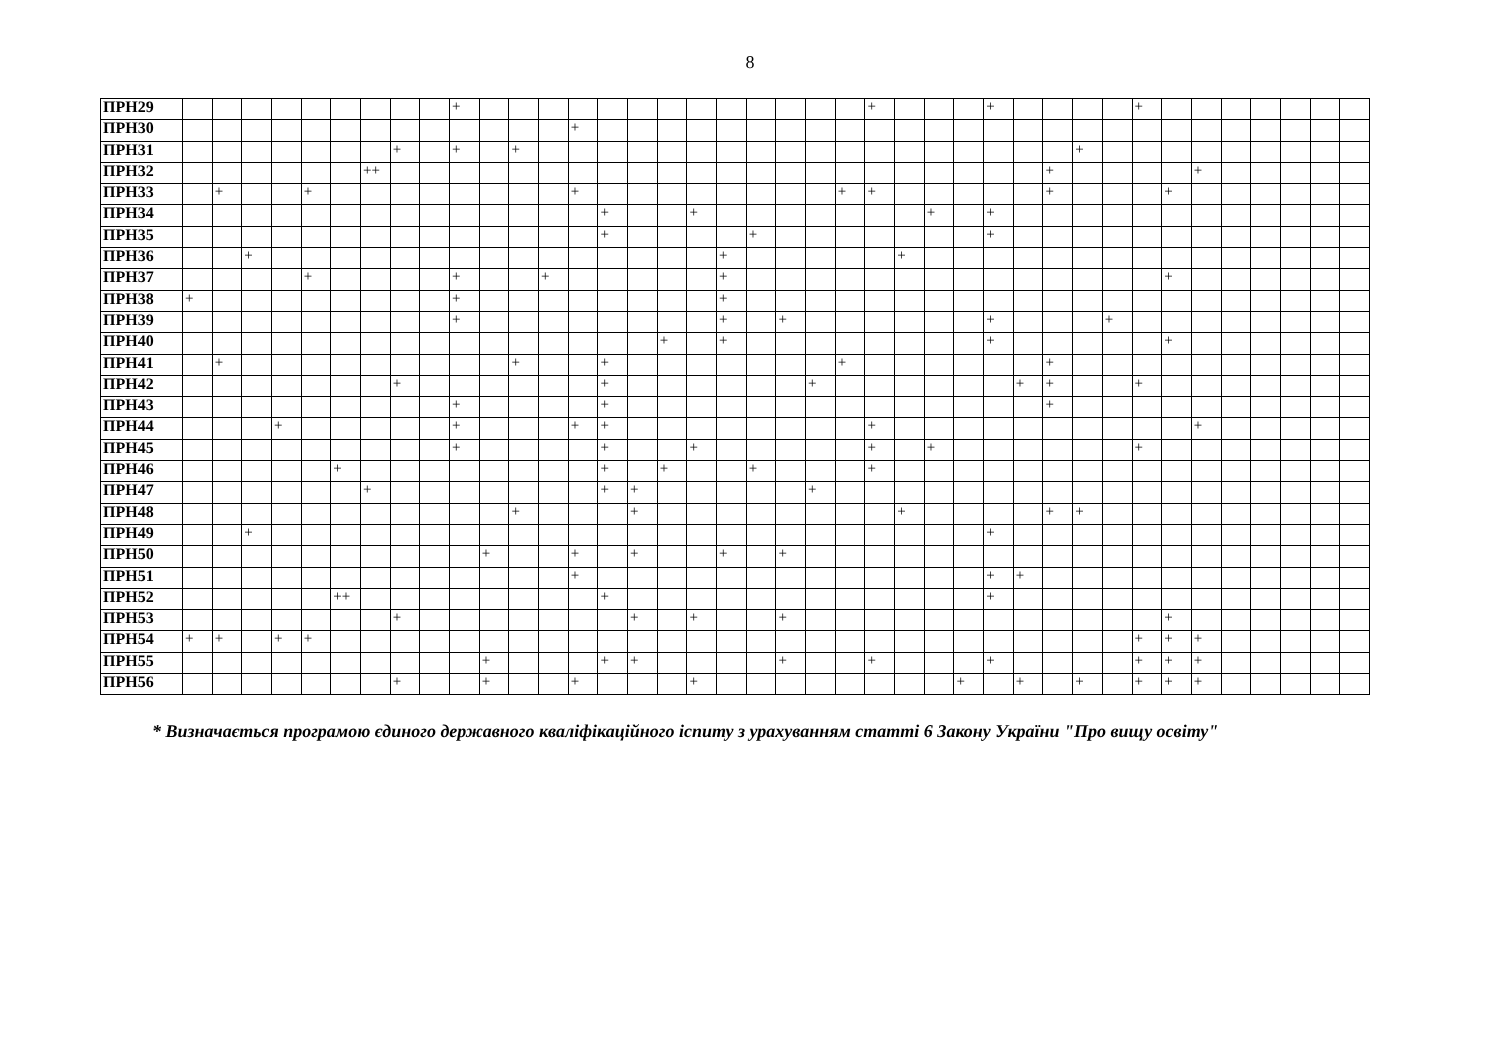8
| ПРН29 | | | | | | | | | | + | | | | | | | | | | | | | | + | | | | + | | | | | + | | | | | | | |
| ПРН30 | | | | | | | | | | | | | | + | | | | | | | | | | | | | | | | | | | | | | | | | | |
| ПРН31 | | | | | | | | + | | + | | + | | | | | | | | | | | | | | | | | | | + | | | | | | | | | |
| ПРН32 | | | | | | | ++ | | | | | | | | | | | | | | | | | | | | | | | + | | | | | + | | | | | |
| ПРН33 | | + | | | + | | | | | | | | | + | | | | | | | | | + | + | | | | | | + | | | | + | | | | | | |
| ПРН34 | | | | | | | | | | | | | | | + | | | + | | | | | | | | + | | + | | | | | | | | | | | | |
| ПРН35 | | | | | | | | | | | | | | | + | | | | | + | | | | | | | | + | | | | | | | | | | | | |
| ПРН36 | | | + | | | | | | | | | | | | | | | | + | | | | | | + | | | | | | | | | | | | | | | |
| ПРН37 | | | | | + | | | | | + | | | + | | | | | | + | | | | | | | | | | | | | | | + | | | | | | |
| ПРН38 | + | | | | | | | | | + | | | | | | | | | + | | | | | | | | | | | | | | | | | | | | | |
| ПРН39 | | | | | | | | | | + | | | | | | | | | + | | + | | | | | | | + | | | | + | | | | | | | | |
| ПРН40 | | | | | | | | | | | | | | | | | + | | + | | | | | | | | | + | | | | | | + | | | | | | |
| ПРН41 | | + | | | | | | | | | | + | | | + | | | | | | | | + | | | | | | | + | | | | | | | | | | |
| ПРН42 | | | | | | | | + | | | | | | | + | | | | | | | + | | | | | | | + | + | | | + | | | | | | | |
| ПРН43 | | | | | | | | | | + | | | | | + | | | | | | | | | | | | | | | + | | | | | | | | | | |
| ПРН44 | | | | + | | | | | | + | | | | + | + | | | | | | | | | + | | | | | | | | | | | + | | | | | |
| ПРН45 | | | | | | | | | | + | | | | | + | | | + | | | | | | + | | + | | | | | | | + | | | | | | | |
| ПРН46 | | | | | | + | | | | | | | | | + | | + | | | + | | | | + | | | | | | | | | | | | | | | | |
| ПРН47 | | | | | | | + | | | | | | | | + | + | | | | | | + | | | | | | | | | | | | | | | | | | |
| ПРН48 | | | | | | | | | | | | + | | | | + | | | | | | | | | + | | | | | + | + | | | | | | | | | |
| ПРН49 | | | + | | | | | | | | | | | | | | | | | | | | | | | | | + | | | | | | | | | | | | |
| ПРН50 | | | | | | | | | | | + | | | + | | + | | | + | | + | | | | | | | | | | | | | | | | | | | |
| ПРН51 | | | | | | | | | | | | | | + | | | | | | | | | | | | | | + | + | | | | | | | | | | | |
| ПРН52 | | | | | | ++ | | | | | | | | | + | | | | | | | | | | | | | + | | | | | | | | | | | | |
| ПРН53 | | | | | | | | + | | | | | | | | + | | + | | | + | | | | | | | | | | | | | + | | | | | | |
| ПРН54 | + | + | | + | + | | | | | | | | | | | | | | | | | | | | | | | | | | | | + | + | + | | | | | |
| ПРН55 | | | | | | | | | | | + | | | | + | + | | | | | + | | | + | | | | + | | | | | + | + | + | | | | | |
| ПРН56 | | | | | | | | + | | | + | | | + | | | | + | | | | | | | | | + | | + | | + | | + | + | + | | | | | |
* Визначається програмою єдиного державного кваліфікаційного іспиту з урахуванням статті 6 Закону України "Про вищу освіту"